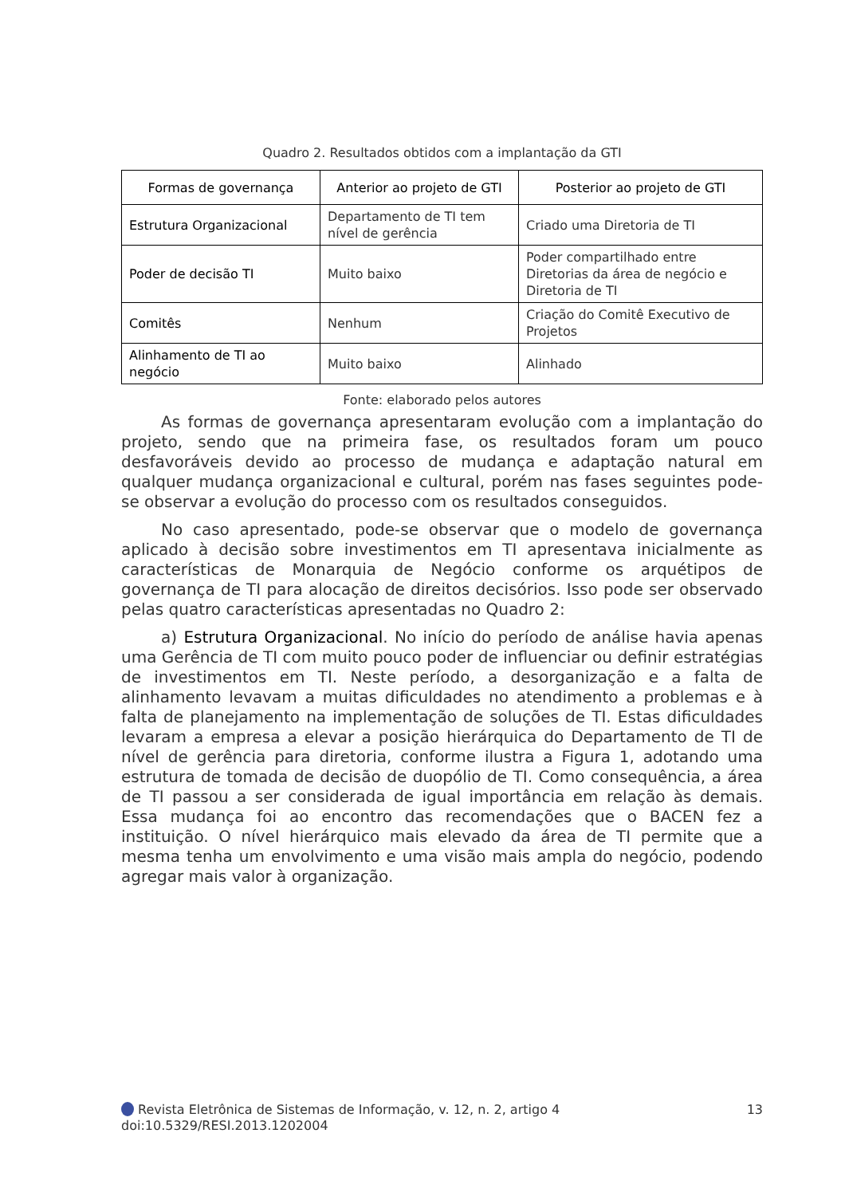Quadro 2. Resultados obtidos com a implantação da GTI
| Formas de governança | Anterior ao projeto de GTI | Posterior ao projeto de GTI |
| --- | --- | --- |
| Estrutura Organizacional | Departamento de TI tem nível de gerência | Criado uma Diretoria de TI |
| Poder de decisão TI | Muito baixo | Poder compartilhado entre Diretorias da área de negócio e Diretoria de TI |
| Comitês | Nenhum | Criação do Comitê Executivo de Projetos |
| Alinhamento de TI ao negócio | Muito baixo | Alinhado |
Fonte: elaborado pelos autores
As formas de governança apresentaram evolução com a implantação do projeto, sendo que na primeira fase, os resultados foram um pouco desfavoráveis devido ao processo de mudança e adaptação natural em qualquer mudança organizacional e cultural, porém nas fases seguintes pode-se observar a evolução do processo com os resultados conseguidos.
No caso apresentado, pode-se observar que o modelo de governança aplicado à decisão sobre investimentos em TI apresentava inicialmente as características de Monarquia de Negócio conforme os arquétipos de governança de TI para alocação de direitos decisórios. Isso pode ser observado pelas quatro características apresentadas no Quadro 2:
a) Estrutura Organizacional. No início do período de análise havia apenas uma Gerência de TI com muito pouco poder de influenciar ou definir estratégias de investimentos em TI. Neste período, a desorganização e a falta de alinhamento levavam a muitas dificuldades no atendimento a problemas e à falta de planejamento na implementação de soluções de TI. Estas dificuldades levaram a empresa a elevar a posição hierárquica do Departamento de TI de nível de gerência para diretoria, conforme ilustra a Figura 1, adotando uma estrutura de tomada de decisão de duopólio de TI. Como consequência, a área de TI passou a ser considerada de igual importância em relação às demais. Essa mudança foi ao encontro das recomendações que o BACEN fez a instituição. O nível hierárquico mais elevado da área de TI permite que a mesma tenha um envolvimento e uma visão mais ampla do negócio, podendo agregar mais valor à organização.
13 Revista Eletrônica de Sistemas de Informação, v. 12, n. 2, artigo 4
doi:10.5329/RESI.2013.1202004